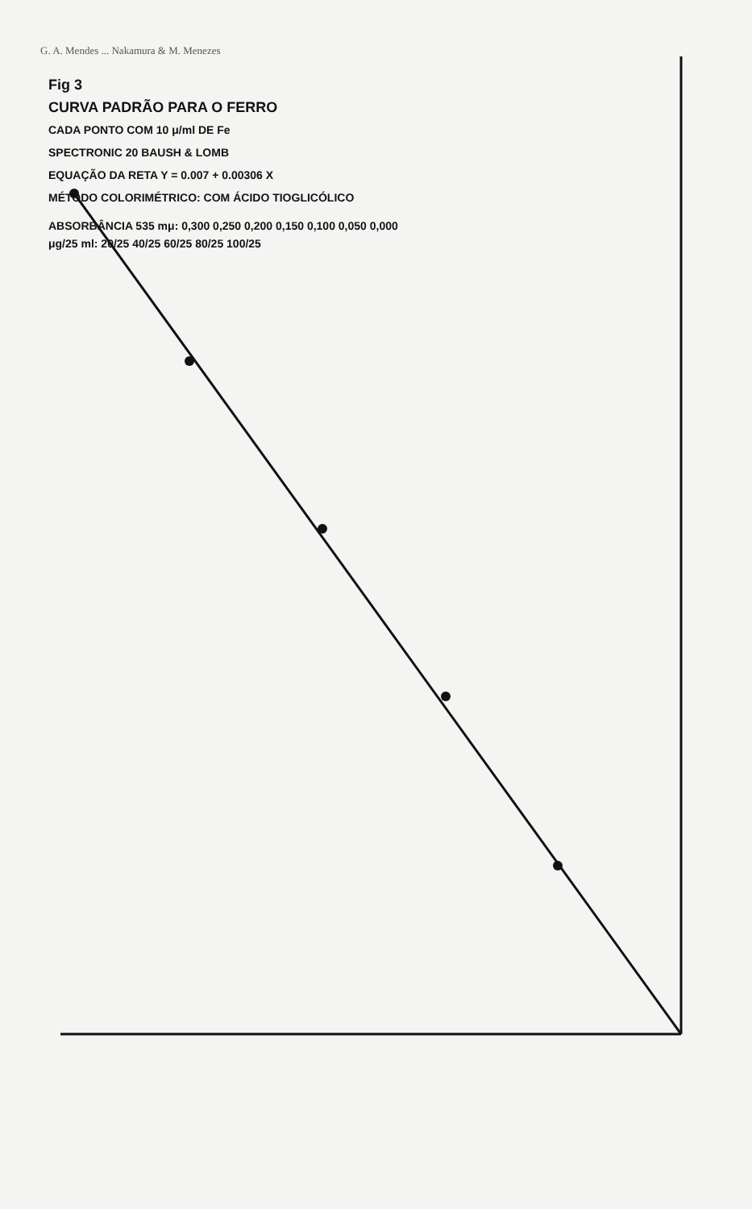G. A. Mendes ... Nakamura & M. Menezes
Fig 3
CURVA PADRÃO PARA O FERRO
CADA PONTO COM 10 μ/ml DE Fe
SPECTRONIC 20 BAUSH & LOMB
EQUAÇÃO DA RETA Y = 0.007 + 0.00306 X
MÉTODO COLORIMÉTRICO: COM ÁCIDO TIOGLICÓLICO
ABSORBÂNCIA 535 mμ: 0,300 0,250 0,200 0,150 0,100 0,050 0,000
μg/25 ml: 20/25 40/25 60/25 80/25 100/25